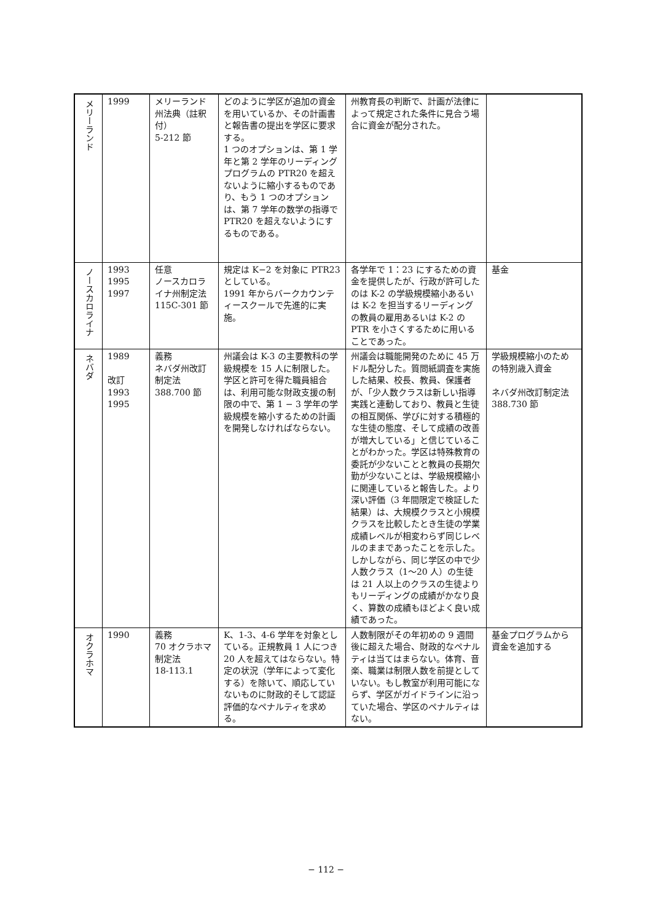| メリーランド | 1999 | メリーランド州法典（註釈付） 5-212 節 | どのように学区が追加の資金を用いているか、その計画書と報告書の提出を学区に要求する。 1 つのオプションは、第 1 学年と第 2 学年のリーディングプログラムの PTR20 を超えないように縮小するものであり、もう 1 つのオプションは、第 7 学年の数学の指導で PTR20 を超えないようにするものである。 | 州教育長の判断で、計画が法律によって規定された条件に見合う場合に資金が配分された。 | |
| ノースカロライナ | 1993 1995 1997 | 任意 ノースカロライナ州制定法 115C-301 節 | 規定は K−2 を対象に PTR23 としている。 1991 年からバークカウンティースクールで先進的に実施。 | 各学年で 1：23 にするための資金を提供したが、行政が許可したのは K-2 の学級規模縮小あるいは K-2 を担当するリーディングの教員の雇用あるいは K-2 の PTR を小さくするために用いることであった。 | 基金 |
| ネバダ | 1989 改訂 1993 1995 | 義務 ネバダ州改訂制定法 388.700 節 | 州議会は K-3 の主要教科の学級規模を 15 人に制限した。 学区と許可を得た職員組合は、利用可能な財政支援の制限の中で、第 1 − 3 学年の学級規模を縮小するための計画を開発しなければならない。 | 州議会は職能開発のために 45 万ドル配分した。質問紙調査を実施した結果、校長、教員、保護者が、「少人数クラスは新しい指導実践と連動しており、教員と生徒の相互関係、学びに対する積極的な生徒の態度、そして成績の改善が増大している」と信じていることがわかった。学区は特殊教育の委託が少ないことと教員の長期欠勤が少ないことは、学級規模縮小に関連していると報告した。より深い評価（3 年間限定で検証した結果）は、大規模クラスと小規模クラスを比較したとき生徒の学業成績レベルが相変わらず同じレベルのままであったことを示した。しかしながら、同じ学区の中で少人数クラス（1〜20 人）の生徒は 21 人以上のクラスの生徒よりもリーディングの成績がかなり良く、算数の成績もほどよく良い成績であった。 | 学級規模縮小のための特別歳入資金 ネバダ州改訂制定法 388.730 節 |
| オクラホマ | 1990 | 義務 70 オクラホマ制定法 18-113.1 | K、1-3、4-6 学年を対象としている。正規教員 1 人につき 20 人を超えてはならない。特定の状況（学年によって変化する）を除いて、順応していないものに財政的そして認証評価的なペナルティを求める。 | 人数制限がその年初めの 9 週間後に超えた場合、財政的なペナルティは当てはまらない。体育、音楽、職業は制限人数を前提としていない。もし教室が利用可能にならず、学区がガイドラインに沿っていた場合、学区のペナルティはない。 | 基金プログラムから資金を追加する |
− 112 −